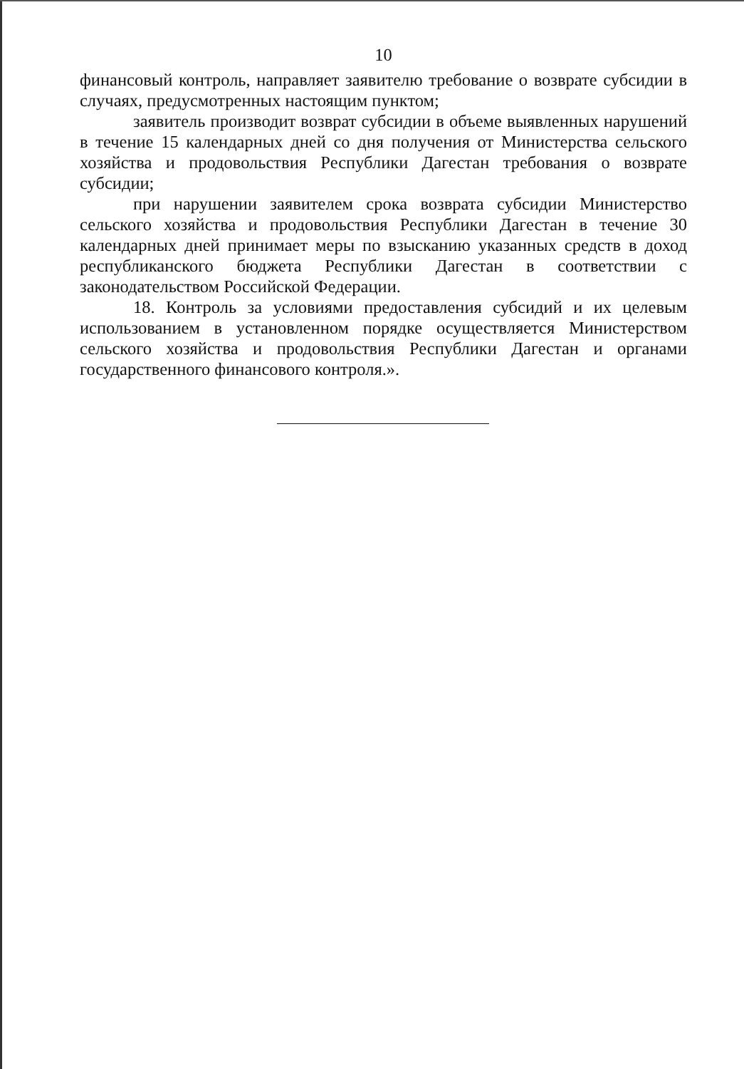10
финансовый контроль, направляет заявителю требование о возврате субсидии в случаях, предусмотренных настоящим пунктом;
заявитель производит возврат субсидии в объеме выявленных нарушений в течение 15 календарных дней со дня получения от Министерства сельского хозяйства и продовольствия Республики Дагестан требования о возврате субсидии;
при нарушении заявителем срока возврата субсидии Министерство сельского хозяйства и продовольствия Республики Дагестан в течение 30 календарных дней принимает меры по взысканию указанных средств в доход республиканского бюджета Республики Дагестан в соответствии с законодательством Российской Федерации.
18. Контроль за условиями предоставления субсидий и их целевым использованием в установленном порядке осуществляется Министерством сельского хозяйства и продовольствия Республики Дагестан и органами государственного финансового контроля.».